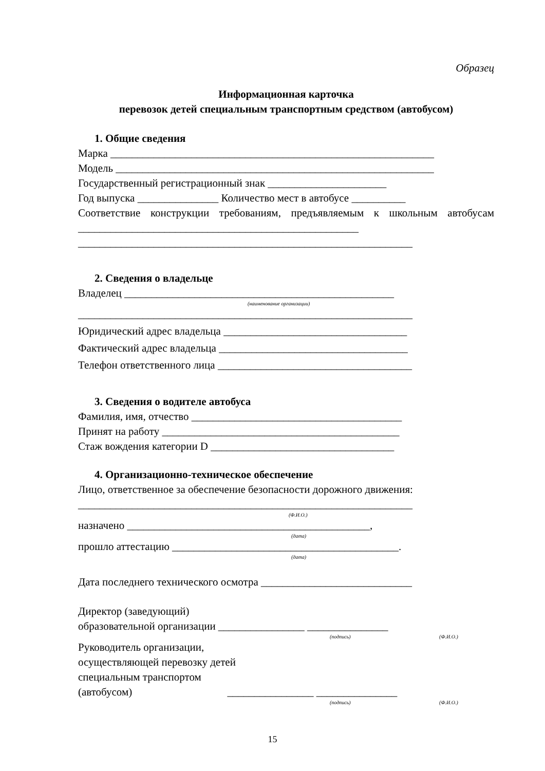Образец
Информационная карточка
перевозок детей специальным транспортным средством (автобусом)
1. Общие сведения
Марка ____________________________________________________________
Модель ___________________________________________________________
Государственный регистрационный знак ______________________
Год выпуска _______________ Количество мест в автобусе __________
Соответствие конструкции требованиям, предъявляемым к школьным автобусам ____________________________________________________
______________________________________________________________
2. Сведения о владельце
Владелец __________________________________________________
(наименование организации)
______________________________________________________________
Юридический адрес владельца __________________________________
Фактический адрес владельца ___________________________________
Телефон ответственного лица ____________________________________
3. Сведения о водителе автобуса
Фамилия, имя, отчество _______________________________________
Принят на работу ____________________________________________
Стаж вождения категории D __________________________________
4. Организационно-техническое обеспечение
Лицо, ответственное за обеспечение безопасности дорожного движения:
______________________________________________________________
(Ф.И.О.)
назначено _____________________________________________,
(дата)
прошло аттестацию __________________________________________.
(дата)
Дата последнего технического осмотра ____________________________
Директор (заведующий)
образовательной организации ________________ _______________
(подпись) (Ф.И.О.)
Руководитель организации,
осуществляющей перевозку детей
специальным транспортом
(автобусом) ________________ _______________
(подпись) (Ф.И.О.)
15